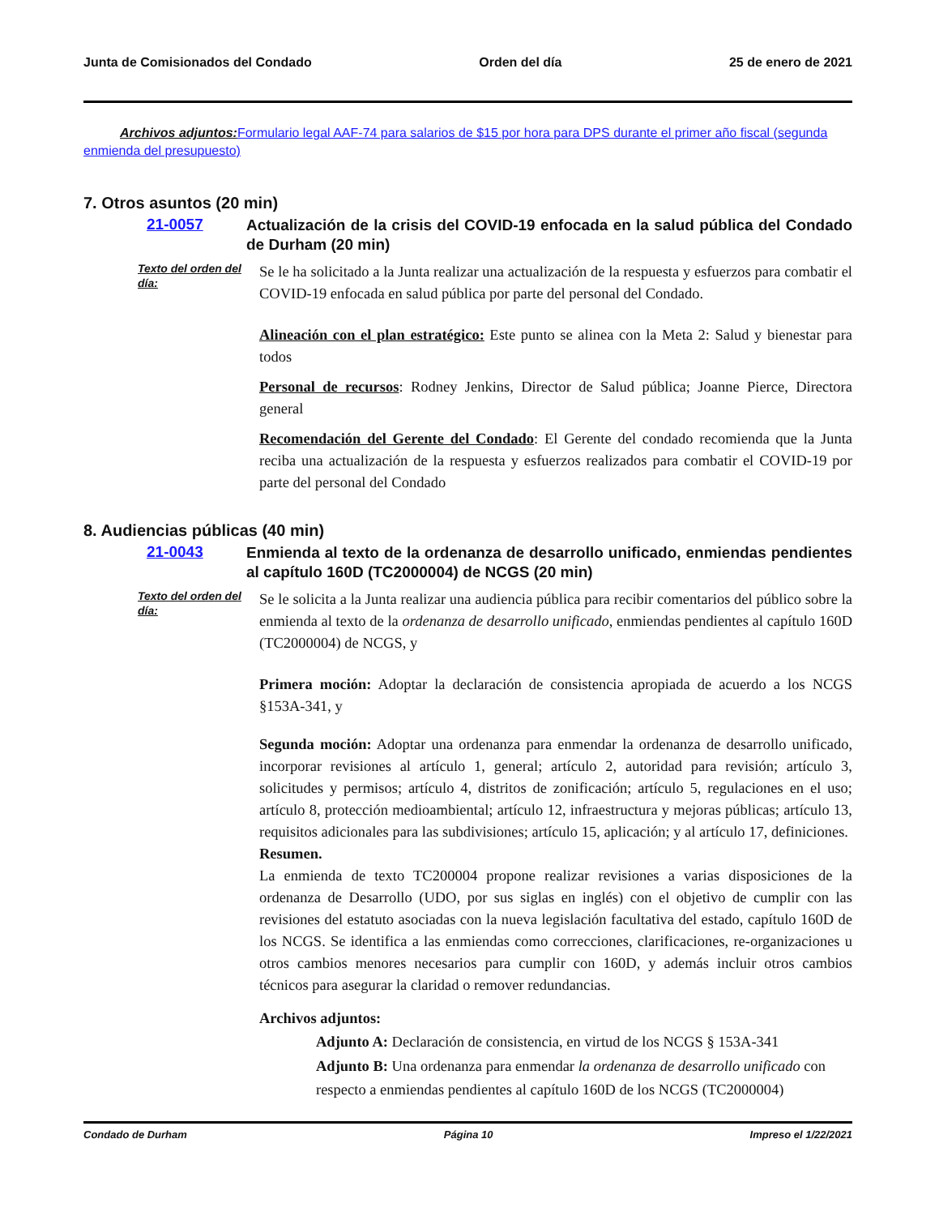Junta de Comisionados del Condado Orden del día 25 de enero de 2021
Archivos adjuntos: Formulario legal AAF-74 para salarios de $15 por hora para DPS durante el primer año fiscal (segunda enmienda del presupuesto)
7. Otros asuntos (20 min)
21-0057
Actualización de la crisis del COVID-19 enfocada en la salud pública del Condado de Durham (20 min)
Texto del orden del día:
Se le ha solicitado a la Junta realizar una actualización de la respuesta y esfuerzos para combatir el COVID-19 enfocada en salud pública por parte del personal del Condado.
Alineación con el plan estratégico: Este punto se alinea con la Meta 2: Salud y bienestar para todos
Personal de recursos: Rodney Jenkins, Director de Salud pública; Joanne Pierce, Directora general
Recomendación del Gerente del Condado: El Gerente del condado recomienda que la Junta reciba una actualización de la respuesta y esfuerzos realizados para combatir el COVID-19 por parte del personal del Condado
8. Audiencias públicas (40 min)
21-0043
Enmienda al texto de la ordenanza de desarrollo unificado, enmiendas pendientes al capítulo 160D (TC2000004) de NCGS (20 min)
Texto del orden del día:
Se le solicita a la Junta realizar una audiencia pública para recibir comentarios del público sobre la enmienda al texto de la ordenanza de desarrollo unificado, enmiendas pendientes al capítulo 160D (TC2000004) de NCGS, y
Primera moción: Adoptar la declaración de consistencia apropiada de acuerdo a los NCGS §153A-341, y
Segunda moción: Adoptar una ordenanza para enmendar la ordenanza de desarrollo unificado, incorporar revisiones al artículo 1, general; artículo 2, autoridad para revisión; artículo 3, solicitudes y permisos; artículo 4, distritos de zonificación; artículo 5, regulaciones en el uso; artículo 8, protección medioambiental; artículo 12, infraestructura y mejoras públicas; artículo 13, requisitos adicionales para las subdivisiones; artículo 15, aplicación; y al artículo 17, definiciones.
Resumen.
La enmienda de texto TC200004 propone realizar revisiones a varias disposiciones de la ordenanza de Desarrollo (UDO, por sus siglas en inglés) con el objetivo de cumplir con las revisiones del estatuto asociadas con la nueva legislación facultativa del estado, capítulo 160D de los NCGS. Se identifica a las enmiendas como correcciones, clarificaciones, re-organizaciones u otros cambios menores necesarios para cumplir con 160D, y además incluir otros cambios técnicos para asegurar la claridad o remover redundancias.
Archivos adjuntos:
Adjunto A: Declaración de consistencia, en virtud de los NCGS § 153A-341
Adjunto B: Una ordenanza para enmendar la ordenanza de desarrollo unificado con respecto a enmiendas pendientes al capítulo 160D de los NCGS (TC2000004)
Condado de Durham Página 10 Impreso el 1/22/2021